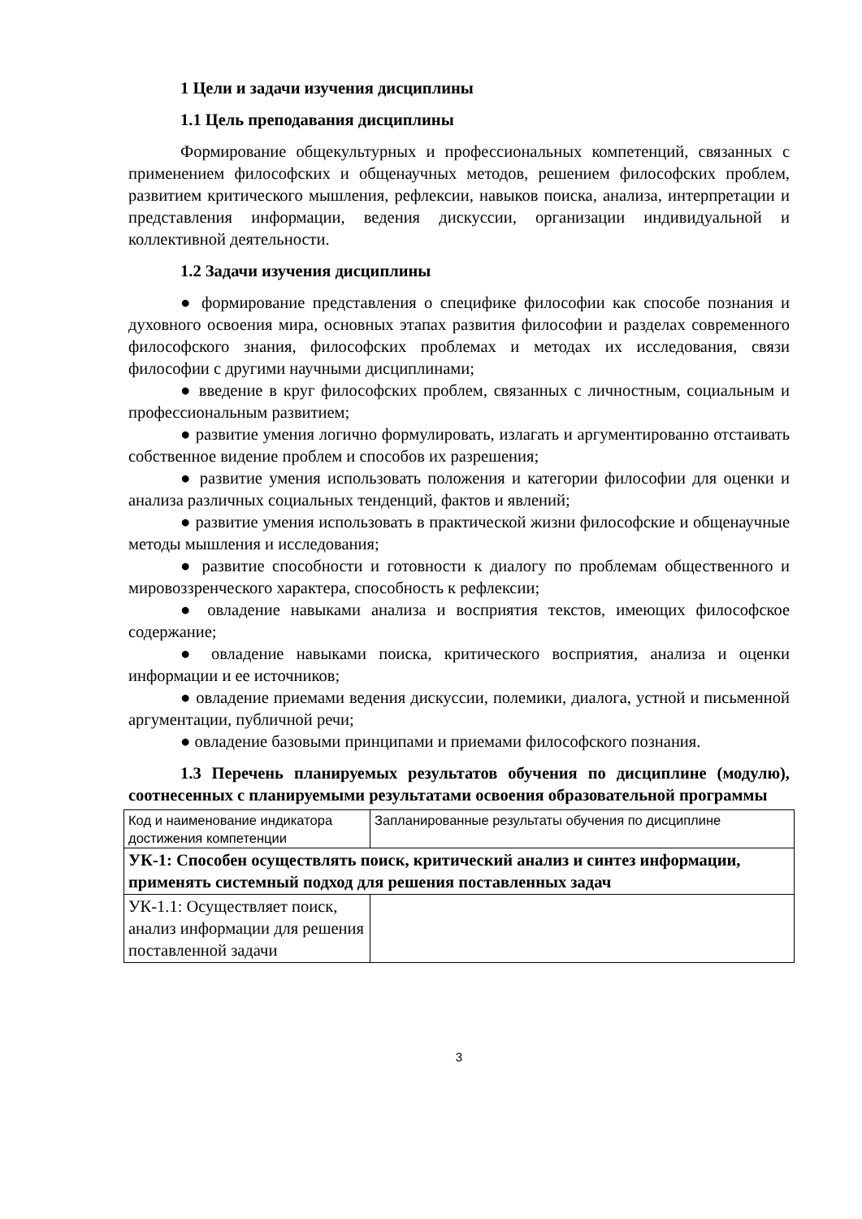1 Цели и задачи изучения дисциплины
1.1 Цель преподавания дисциплины
Формирование общекультурных и профессиональных компетенций, связанных с применением философских и общенаучных методов, решением философских проблем, развитием критического мышления, рефлексии, навыков поиска, анализа, интерпретации и представления информации, ведения дискуссии, организации индивидуальной и коллективной деятельности.
1.2 Задачи изучения дисциплины
● формирование представления о специфике философии как способе познания и духовного освоения мира, основных этапах развития философии и разделах современного философского знания, философских проблемах и методах их исследования, связи философии с другими научными дисциплинами;
● введение в круг философских проблем, связанных с личностным, социальным и профессиональным развитием;
● развитие умения логично формулировать, излагать и аргументированно отстаивать собственное видение проблем и способов их разрешения;
● развитие умения использовать положения и категории философии для оценки и анализа различных социальных тенденций, фактов и явлений;
● развитие умения использовать в практической жизни философские и общенаучные методы мышления и исследования;
● развитие способности и готовности к диалогу по проблемам общественного и мировоззренческого характера, способность к рефлексии;
● овладение навыками анализа и восприятия текстов, имеющих философское содержание;
● овладение навыками поиска, критического восприятия, анализа и оценки информации и ее источников;
● овладение приемами ведения дискуссии, полемики, диалога, устной и письменной аргументации, публичной речи;
● овладение базовыми принципами и приемами философского познания.
1.3 Перечень планируемых результатов обучения по дисциплине (модулю), соотнесенных с планируемыми результатами освоения образовательной программы
| Код и наименование индикатора достижения компетенции | Запланированные результаты обучения по дисциплине |
| УК-1: Способен осуществлять поиск, критический анализ и синтез информации, применять системный подход для решения поставленных задач | |
| УК-1.1: Осуществляет поиск, анализ информации для решения поставленной задачи | |
3